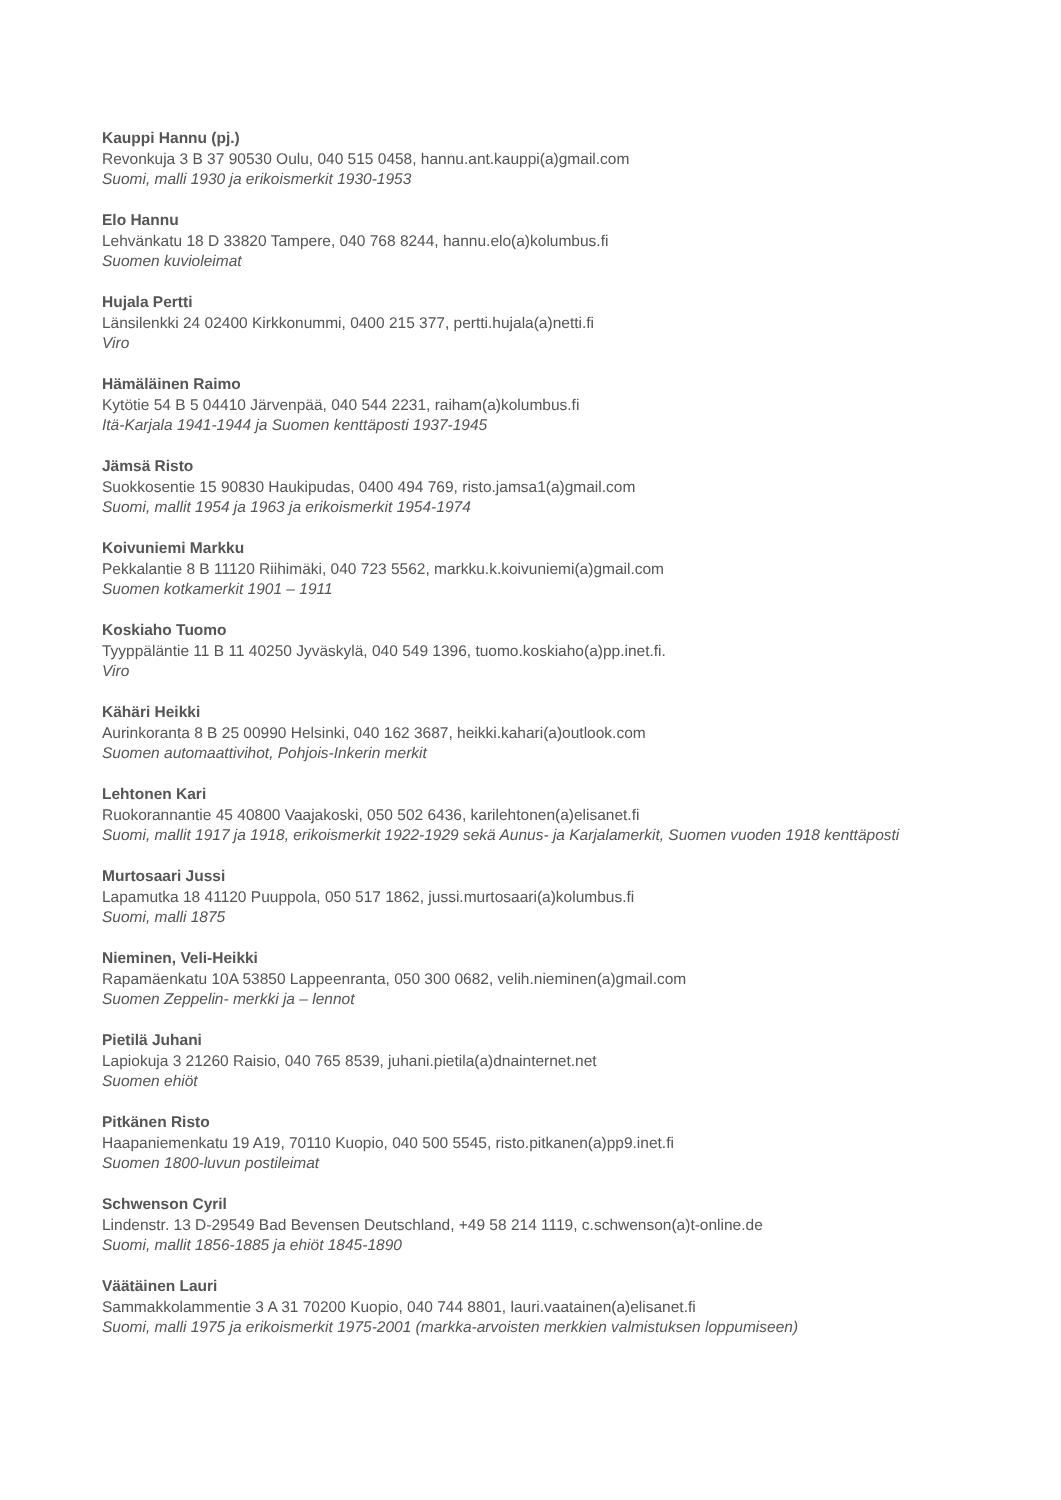Kauppi Hannu (pj.)
Revonkuja 3 B 37 90530 Oulu, 040 515 0458, hannu.ant.kauppi(a)gmail.com
Suomi, malli 1930 ja erikoismerkit 1930-1953
Elo Hannu
Lehvänkatu 18 D 33820 Tampere, 040 768 8244, hannu.elo(a)kolumbus.fi
Suomen kuvioleimat
Hujala Pertti
Länsilenkki 24 02400 Kirkkonummi, 0400 215 377, pertti.hujala(a)netti.fi
Viro
Hämäläinen Raimo
Kytötie 54 B 5 04410 Järvenpää, 040 544 2231, raiham(a)kolumbus.fi
Itä-Karjala 1941-1944 ja Suomen kenttäposti 1937-1945
Jämsä Risto
Suokkosentie 15 90830 Haukipudas, 0400 494 769, risto.jamsa1(a)gmail.com
Suomi, mallit 1954 ja 1963 ja erikoismerkit 1954-1974
Koivuniemi Markku
Pekkalantie 8 B 11120 Riihimäki, 040 723 5562, markku.k.koivuniemi(a)gmail.com
Suomen kotkamerkit 1901 – 1911
Koskiaho Tuomo
Tyyppäläntie 11 B 11 40250 Jyväskylä, 040 549 1396, tuomo.koskiaho(a)pp.inet.fi.
Viro
Kähäri Heikki
Aurinkoranta 8 B 25 00990 Helsinki, 040 162 3687, heikki.kahari(a)outlook.com
Suomen automaattivihot, Pohjois-Inkerin merkit
Lehtonen Kari
Ruokorannantie 45 40800 Vaajakoski, 050 502 6436, karilehtonen(a)elisanet.fi
Suomi, mallit 1917 ja 1918, erikoismerkit 1922-1929 sekä Aunus- ja Karjalamerkit, Suomen vuoden 1918 kenttäposti
Murtosaari Jussi
Lapamutka 18 41120 Puuppola, 050 517 1862, jussi.murtosaari(a)kolumbus.fi
Suomi, malli 1875
Nieminen, Veli-Heikki
Rapamäenkatu 10A 53850 Lappeenranta, 050 300 0682, velih.nieminen(a)gmail.com
Suomen Zeppelin- merkki ja – lennot
Pietilä Juhani
Lapiokuja 3 21260 Raisio, 040 765 8539, juhani.pietila(a)dnainternet.net
Suomen ehiöt
Pitkänen Risto
Haapaniemenkatu 19 A19, 70110 Kuopio, 040 500 5545, risto.pitkanen(a)pp9.inet.fi
Suomen 1800-luvun postileimat
Schwenson Cyril
Lindenstr. 13 D-29549 Bad Bevensen Deutschland, +49 58 214 1119, c.schwenson(a)t-online.de
Suomi, mallit 1856-1885 ja ehiöt 1845-1890
Väätäinen Lauri
Sammakkolammentie 3 A 31 70200 Kuopio, 040 744 8801, lauri.vaatainen(a)elisanet.fi
Suomi, malli 1975 ja erikoismerkit 1975-2001 (markka-arvoisten merkkien valmistuksen loppumiseen)